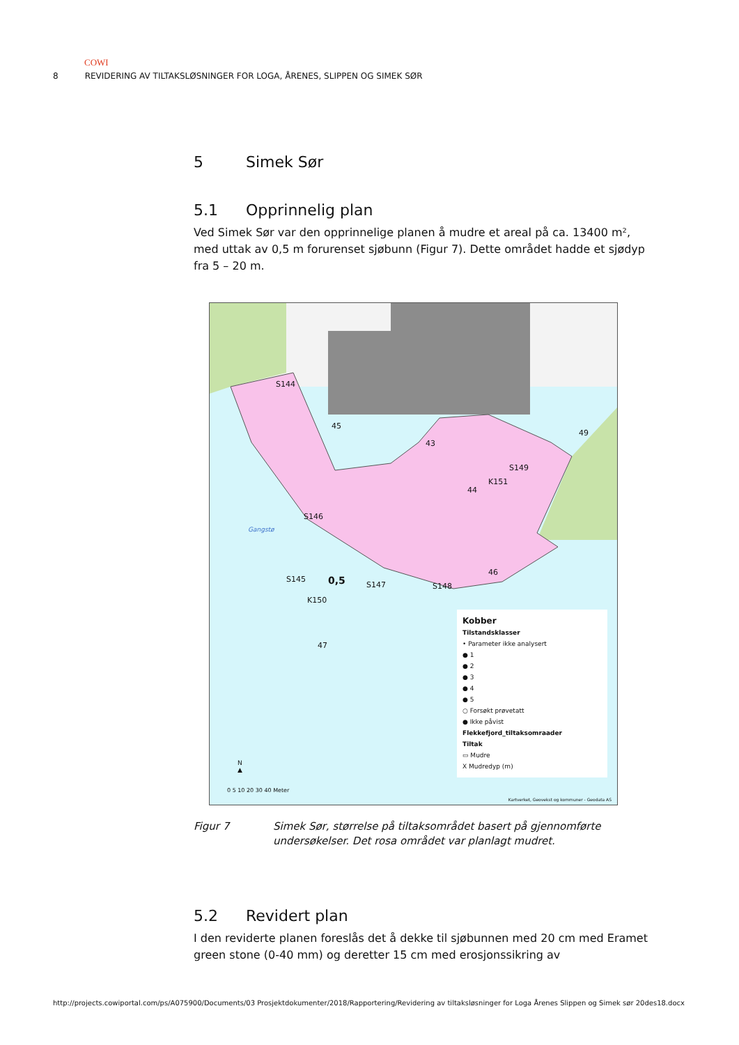COWI
8 REVIDERING AV TILTAKSLØSNINGER FOR LOGA, ÅRENES, SLIPPEN OG SIMEK SØR
5 Simek Sør
5.1 Opprinnelig plan
Ved Simek Sør var den opprinnelige planen å mudre et areal på ca. 13400 m², med uttak av 0,5 m forurenset sjøbunn (Figur 7). Dette området hadde et sjødyp fra 5 – 20 m.
0,5
S144
45
43
49
S149
K151
44
S146
Gangstø
46
S145
S147 S148
K150
47
Kobber
Tilstandsklasser
• Parameter ikke analysert
● 1
● 2
● 3
● 4
● 5
○ Forsøkt prøvetatt
● Ikke påvist
Flekkefjord_tiltaksomraader
Tiltak
▭ Mudre
X Mudredyp (m)
N
▲
0 5 10 20 30 40 Meter
Kartverket, Geovekst og kommuner - Geodata AS
Figur 7 Simek Sør, størrelse på tiltaksområdet basert på gjennomførte undersøkelser. Det rosa området var planlagt mudret.
5.2 Revidert plan
I den reviderte planen foreslås det å dekke til sjøbunnen med 20 cm med Eramet green stone (0-40 mm) og deretter 15 cm med erosjonssikring av
http://projects.cowiportal.com/ps/A075900/Documents/03 Prosjektdokumenter/2018/Rapportering/Revidering av tiltaksløsninger for Loga Årenes Slippen og Simek sør 20des18.docx